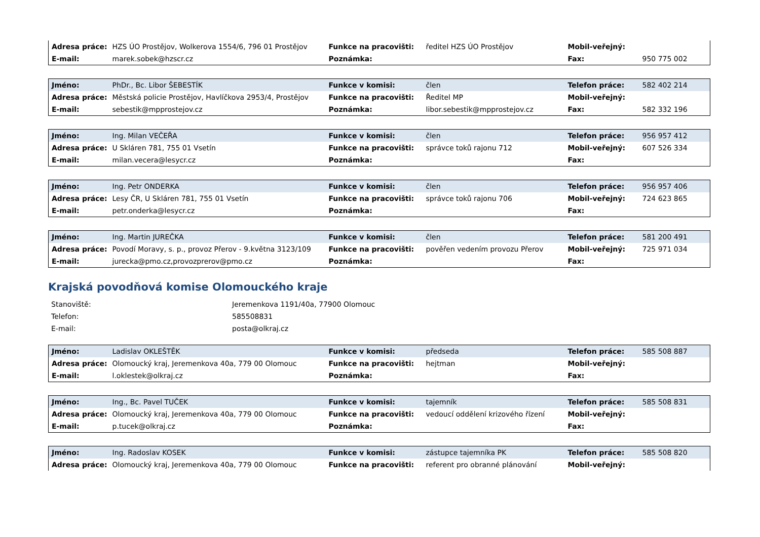| Adresa práce: | HZS ÚO Prostějov, Wolkerova 1554/6, 796 01 Prostějov | Funkce na pracovišti: | ředitel HZS ÚO Prostějov | Mobil-veřejný: | |
| E-mail: | marek.sobek@hzscr.cz | Poznámka: | | Fax: | 950 775 002 |
| Jméno: | PhDr., Bc. Libor ŠEBESTÍK | Funkce v komisi: | člen | Telefon práce: | 582 402 214 |
| Adresa práce: | Městská policie Prostějov, Havlíčkova 2953/4, Prostějov | Funkce na pracovišti: | Ředitel MP | Mobil-veřejný: | |
| E-mail: | sebestik@mpprostejov.cz | Poznámka: | libor.sebestik@mpprostejov.cz | Fax: | 582 332 196 |
| Jméno: | Ing. Milan VEČEŘA | Funkce v komisi: | člen | Telefon práce: | 956 957 412 |
| Adresa práce: | U Skláren 781, 755 01 Vsetín | Funkce na pracovišti: | správce toků rajonu 712 | Mobil-veřejný: | 607 526 334 |
| E-mail: | milan.vecera@lesycr.cz | Poznámka: | | Fax: | |
| Jméno: | Ing. Petr ONDERKA | Funkce v komisi: | člen | Telefon práce: | 956 957 406 |
| Adresa práce: | Lesy ČR, U Skláren 781, 755 01 Vsetín | Funkce na pracovišti: | správce toků rajonu 706 | Mobil-veřejný: | 724 623 865 |
| E-mail: | petr.onderka@lesycr.cz | Poznámka: | | Fax: | |
| Jméno: | Ing. Martin JUREČKA | Funkce v komisi: | člen | Telefon práce: | 581 200 491 |
| Adresa práce: | Povodí Moravy, s. p., provoz Přerov - 9.května 3123/109 | Funkce na pracovišti: | pověřen vedením provozu Přerov | Mobil-veřejný: | 725 971 034 |
| E-mail: | jurecka@pmo.cz,provozprerov@pmo.cz | Poznámka: | | Fax: | |
Krajská povodňová komise Olomouckého kraje
| Stanoviště: | Jeremenkova 1191/40a, 77900 Olomouc |
| Telefon: | 585508831 |
| E-mail: | posta@olkraj.cz |
| Jméno: | Ladislav OKLEŠTĚK | Funkce v komisi: | předseda | Telefon práce: | 585 508 887 |
| Adresa práce: | Olomoucký kraj, Jeremenkova 40a, 779 00 Olomouc | Funkce na pracovišti: | hejtman | Mobil-veřejný: | |
| E-mail: | l.oklestek@olkraj.cz | Poznámka: | | Fax: | |
| Jméno: | Ing., Bc. Pavel TUČEK | Funkce v komisi: | tajemník | Telefon práce: | 585 508 831 |
| Adresa práce: | Olomoucký kraj, Jeremenkova 40a, 779 00 Olomouc | Funkce na pracovišti: | vedoucí oddělení krizového řízení | Mobil-veřejný: | |
| E-mail: | p.tucek@olkraj.cz | Poznámka: | | Fax: | |
| Jméno: | Ing. Radoslav KOSEK | Funkce v komisi: | zástupce tajemníka PK | Telefon práce: | 585 508 820 |
| Adresa práce: | Olomoucký kraj, Jeremenkova 40a, 779 00 Olomouc | Funkce na pracovišti: | referent pro obranné plánování | Mobil-veřejný: | |